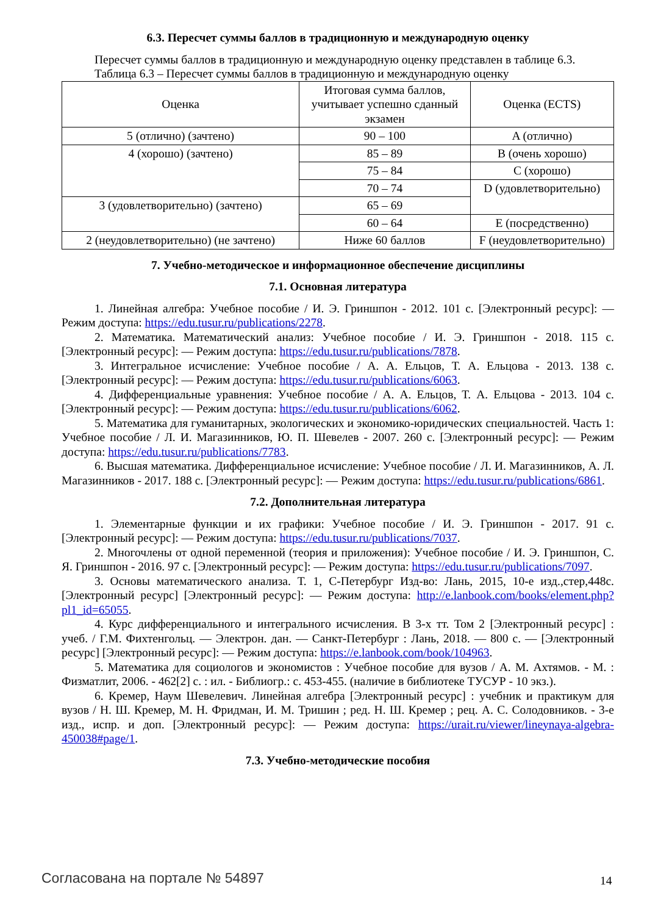6.3. Пересчет суммы баллов в традиционную и международную оценку
Пересчет суммы баллов в традиционную и международную оценку представлен в таблице 6.3.
Таблица 6.3 – Пересчет суммы баллов в традиционную и международную оценку
| Оценка | Итоговая сумма баллов, учитывает успешно сданный экзамен | Оценка (ECTS) |
| 5 (отлично) (зачтено) | 90 – 100 | A (отлично) |
| 4 (хорошо) (зачтено) | 85 – 89 | B (очень хорошо) |
| | 75 – 84 | C (хорошо) |
| | 70 – 74 | D (удовлетворительно) |
| 3 (удовлетворительно) (зачтено) | 65 – 69 | |
| | 60 – 64 | E (посредственно) |
| 2 (неудовлетворительно) (не зачтено) | Ниже 60 баллов | F (неудовлетворительно) |
7. Учебно-методическое и информационное обеспечение дисциплины
7.1. Основная литература
1. Линейная алгебра: Учебное пособие / И. Э. Гриншпон - 2012. 101 с. [Электронный ресурс]: — Режим доступа: https://edu.tusur.ru/publications/2278.
2. Математика. Математический анализ: Учебное пособие / И. Э. Гриншпон - 2018. 115 с. [Электронный ресурс]: — Режим доступа: https://edu.tusur.ru/publications/7878.
3. Интегральное исчисление: Учебное пособие / А. А. Ельцов, Т. А. Ельцова - 2013. 138 с. [Электронный ресурс]: — Режим доступа: https://edu.tusur.ru/publications/6063.
4. Дифференциальные уравнения: Учебное пособие / А. А. Ельцов, Т. А. Ельцова - 2013. 104 с. [Электронный ресурс]: — Режим доступа: https://edu.tusur.ru/publications/6062.
5. Математика для гуманитарных, экологических и экономико-юридических специальностей. Часть 1: Учебное пособие / Л. И. Магазинников, Ю. П. Шевелев - 2007. 260 с. [Электронный ресурс]: — Режим доступа: https://edu.tusur.ru/publications/7783.
6. Высшая математика. Дифференциальное исчисление: Учебное пособие / Л. И. Магазинников, А. Л. Магазинников - 2017. 188 с. [Электронный ресурс]: — Режим доступа: https://edu.tusur.ru/publications/6861.
7.2. Дополнительная литература
1. Элементарные функции и их графики: Учебное пособие / И. Э. Гриншпон - 2017. 91 с. [Электронный ресурс]: — Режим доступа: https://edu.tusur.ru/publications/7037.
2. Многочлены от одной переменной (теория и приложения): Учебное пособие / И. Э. Гриншпон, С. Я. Гриншпон - 2016. 97 с. [Электронный ресурс]: — Режим доступа: https://edu.tusur.ru/publications/7097.
3. Основы математического анализа. Т. 1, С-Петербург Изд-во: Лань, 2015, 10-е изд.,стер,448с. [Электронный ресурс] [Электронный ресурс]: — Режим доступа: http://e.lanbook.com/books/element.php?pl1_id=65055.
4. Курс дифференциального и интегрального исчисления. В 3-х тт. Том 2 [Электронный ресурс] : учеб. / Г.М. Фихтенгольц. — Электрон. дан. — Санкт-Петербург : Лань, 2018. — 800 с. — [Электронный ресурс] [Электронный ресурс]: — Режим доступа: https://e.lanbook.com/book/104963.
5. Математика для социологов и экономистов : Учебное пособие для вузов / А. М. Ахтямов. - М. : Физматлит, 2006. - 462[2] с. : ил. - Библиогр.: с. 453-455. (наличие в библиотеке ТУСУР - 10 экз.).
6. Кремер, Наум Шевелевич. Линейная алгебра [Электронный ресурс] : учебник и практикум для вузов / Н. Ш. Кремер, М. Н. Фридман, И. М. Тришин ; ред. Н. Ш. Кремер ; рец. А. С. Солодовников. - 3-е изд., испр. и доп. [Электронный ресурс]: — Режим доступа: https://urait.ru/viewer/lineynaya-algebra-450038#page/1.
7.3. Учебно-методические пособия
Согласована на портале № 54897 14